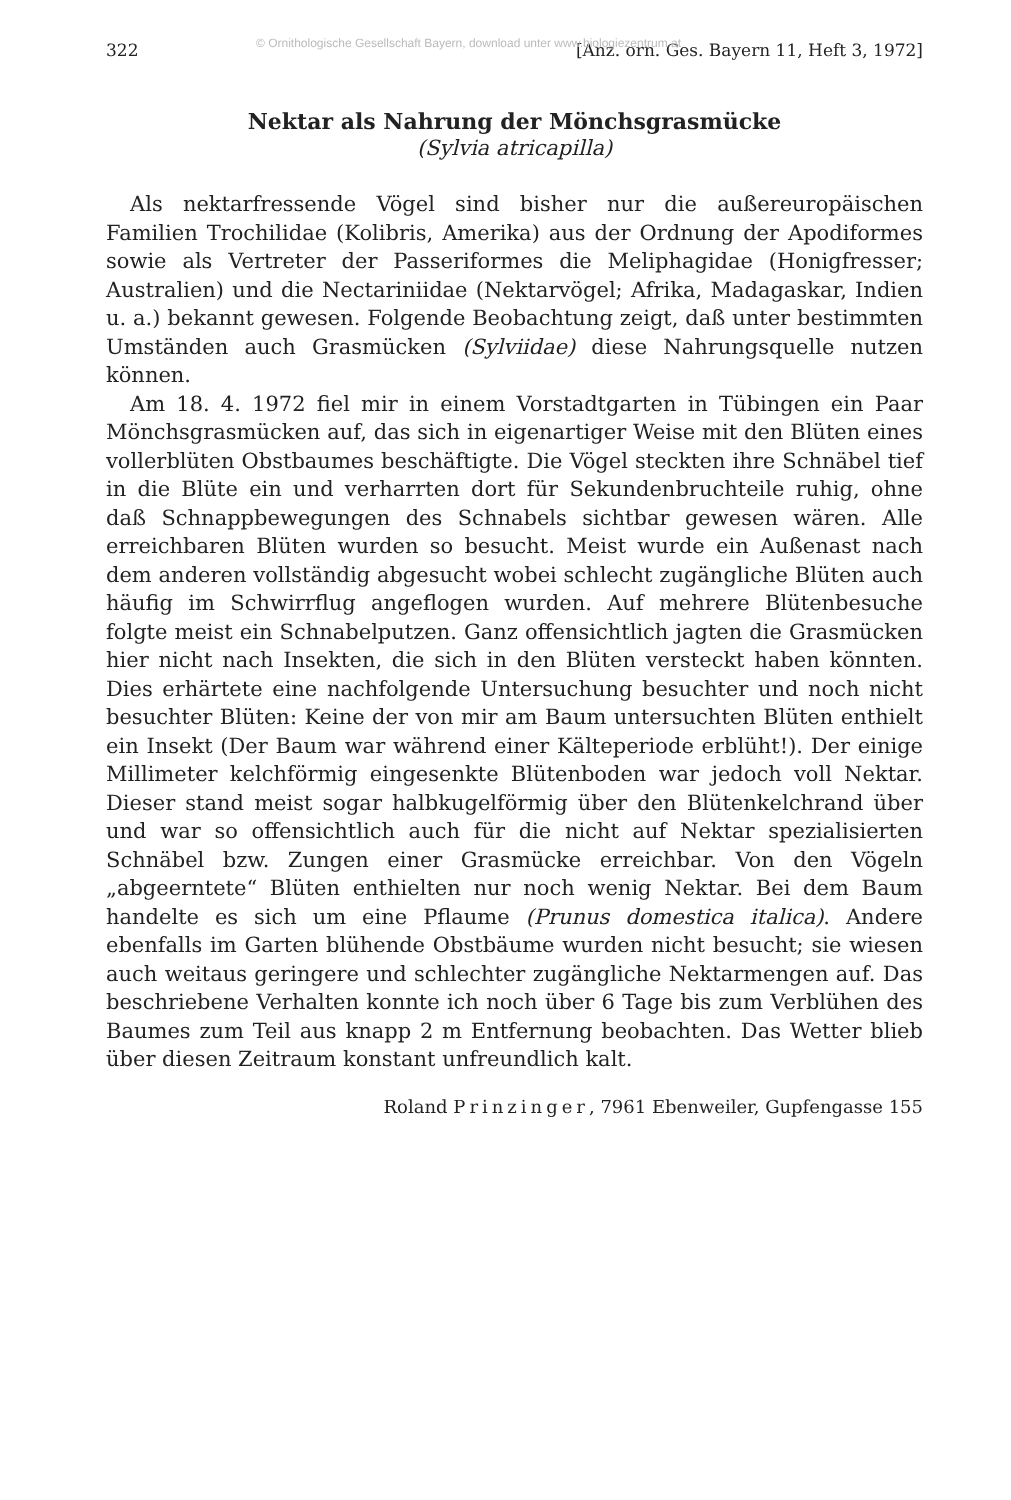322 © Ornithologische Gesellschaft Bayern, download unter www.biologiezentrum.at [Anz. orn. Ges. Bayern 11, Heft 3, 1972]
Nektar als Nahrung der Mönchsgrasmücke
(Sylvia atricapilla)
Als nektarfressende Vögel sind bisher nur die außereuropäischen Familien Trochilidae (Kolibris, Amerika) aus der Ordnung der Apodiformes sowie als Vertreter der Passeriformes die Meliphagidae (Honigfresser; Australien) und die Nectariniidae (Nektarvögel; Afrika, Madagaskar, Indien u. a.) bekannt gewesen. Folgende Beobachtung zeigt, daß unter bestimmten Umständen auch Grasmücken (Sylviidae) diese Nahrungsquelle nutzen können.
Am 18. 4. 1972 fiel mir in einem Vorstadtgarten in Tübingen ein Paar Mönchsgrasmücken auf, das sich in eigenartiger Weise mit den Blüten eines vollerblüten Obstbaumes beschäftigte. Die Vögel steckten ihre Schnäbel tief in die Blüte ein und verharrten dort für Sekundenbruchteile ruhig, ohne daß Schnappbewegungen des Schnabels sichtbar gewesen wären. Alle erreichbaren Blüten wurden so besucht. Meist wurde ein Außenast nach dem anderen vollständig abgesucht wobei schlecht zugängliche Blüten auch häufig im Schwirrflug angeflogen wurden. Auf mehrere Blütenbesuche folgte meist ein Schnabelputzen. Ganz offensichtlich jagten die Grasmücken hier nicht nach Insekten, die sich in den Blüten versteckt haben könnten. Dies erhärtete eine nachfolgende Untersuchung besuchter und noch nicht besuchter Blüten: Keine der von mir am Baum untersuchten Blüten enthielt ein Insekt (Der Baum war während einer Kälteperiode erblüht!). Der einige Millimeter kelchförmig eingesenkte Blütenboden war jedoch voll Nektar. Dieser stand meist sogar halbkugelförmig über den Blütenkelchrand über und war so offensichtlich auch für die nicht auf Nektar spezialisierten Schnäbel bzw. Zungen einer Grasmücke erreichbar. Von den Vögeln „abgeerntete“ Blüten enthielten nur noch wenig Nektar. Bei dem Baum handelte es sich um eine Pflaume (Prunus domestica italica). Andere ebenfalls im Garten blühende Obstbäume wurden nicht besucht; sie wiesen auch weitaus geringere und schlechter zugängliche Nektarmengen auf. Das beschriebene Verhalten konnte ich noch über 6 Tage bis zum Verblühen des Baumes zum Teil aus knapp 2 m Entfernung beobachten. Das Wetter blieb über diesen Zeitraum konstant unfreundlich kalt.
Roland Prinzinger, 7961 Ebenweiler, Gupfengasse 155